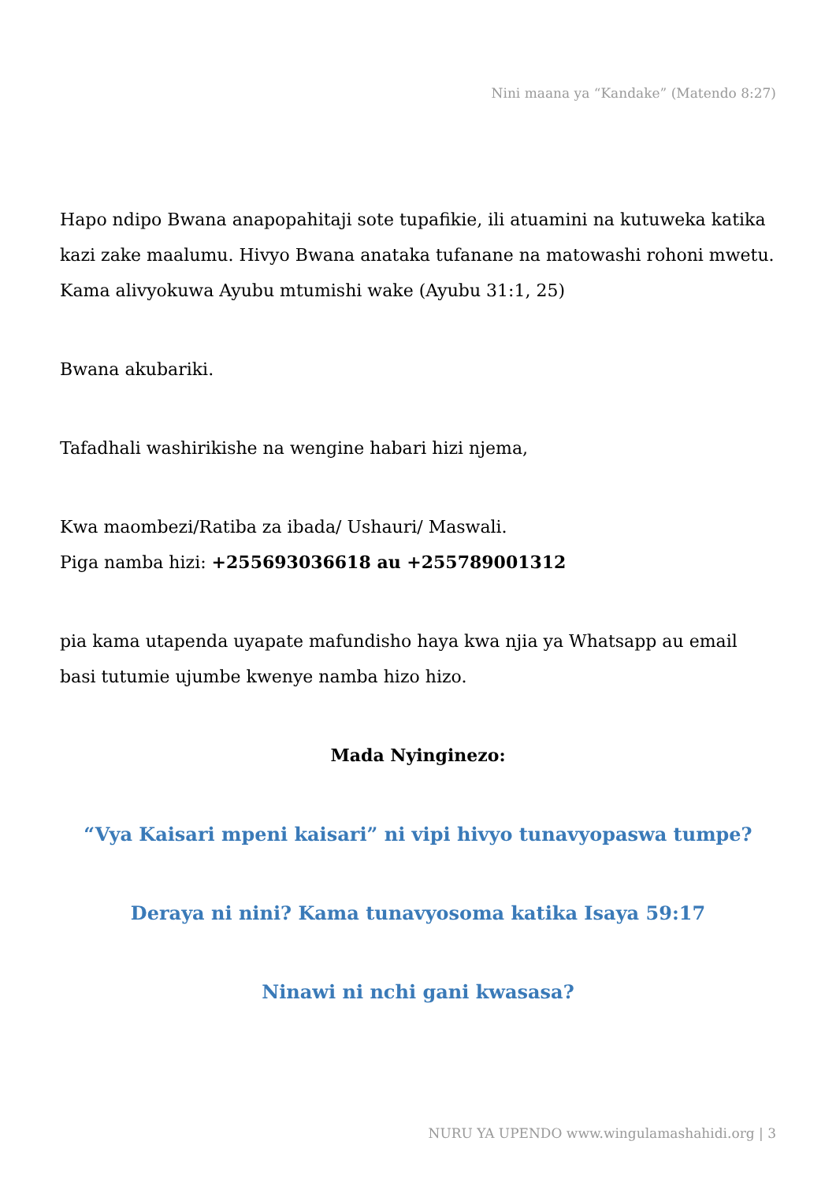Nini maana ya “Kandake” (Matendo 8:27)
Hapo ndipo Bwana anapopahitaji sote tupafikie, ili atuamini na kutuweka katika kazi zake maalumu. Hivyo Bwana anataka tufanane na matowashi rohoni mwetu. Kama alivyokuwa Ayubu mtumishi wake (Ayubu 31:1, 25)
Bwana akubariki.
Tafadhali washirikishe na wengine habari hizi njema,
Kwa maombezi/Ratiba za ibada/ Ushauri/ Maswali.
Piga namba hizi: +255693036618 au +255789001312
pia kama utapenda uyapate mafundisho haya kwa njia ya Whatsapp au email basi tutumie ujumbe kwenye namba hizo hizo.
Mada Nyinginezo:
“Vya Kaisari mpeni kaisari” ni vipi hivyo tunavyopaswa tumpe?
Deraya ni nini? Kama tunavyosoma katika Isaya 59:17
Ninawi ni nchi gani kwasasa?
NURU YA UPENDO www.wingulamashahidi.org | 3